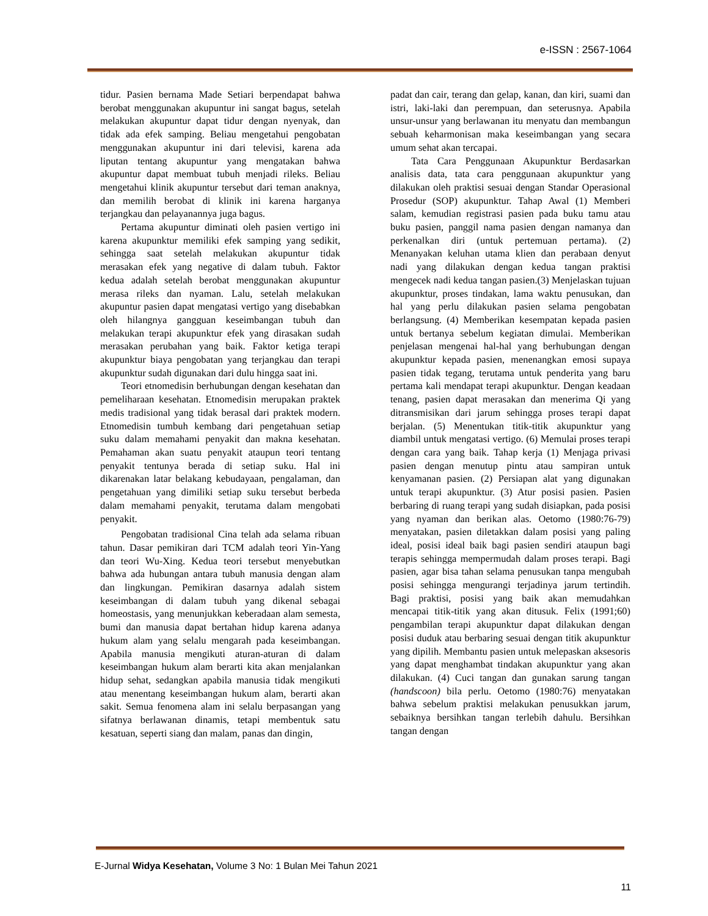e-ISSN : 2567-1064
tidur. Pasien bernama Made Setiari berpendapat bahwa berobat menggunakan akupuntur ini sangat bagus, setelah melakukan akupuntur dapat tidur dengan nyenyak, dan tidak ada efek samping. Beliau mengetahui pengobatan menggunakan akupuntur ini dari televisi, karena ada liputan tentang akupuntur yang mengatakan bahwa akupuntur dapat membuat tubuh menjadi rileks. Beliau mengetahui klinik akupuntur tersebut dari teman anaknya, dan memilih berobat di klinik ini karena harganya terjangkau dan pelayanannya juga bagus.
Pertama akupuntur diminati oleh pasien vertigo ini karena akupunktur memiliki efek samping yang sedikit, sehingga saat setelah melakukan akupuntur tidak merasakan efek yang negative di dalam tubuh. Faktor kedua adalah setelah berobat menggunakan akupuntur merasa rileks dan nyaman. Lalu, setelah melakukan akupuntur pasien dapat mengatasi vertigo yang disebabkan oleh hilangnya gangguan keseimbangan tubuh dan melakukan terapi akupunktur efek yang dirasakan sudah merasakan perubahan yang baik. Faktor ketiga terapi akupunktur biaya pengobatan yang terjangkau dan terapi akupunktur sudah digunakan dari dulu hingga saat ini.
Teori etnomedisin berhubungan dengan kesehatan dan pemeliharaan kesehatan. Etnomedisin merupakan praktek medis tradisional yang tidak berasal dari praktek modern. Etnomedisin tumbuh kembang dari pengetahuan setiap suku dalam memahami penyakit dan makna kesehatan. Pemahaman akan suatu penyakit ataupun teori tentang penyakit tentunya berada di setiap suku. Hal ini dikarenakan latar belakang kebudayaan, pengalaman, dan pengetahuan yang dimiliki setiap suku tersebut berbeda dalam memahami penyakit, terutama dalam mengobati penyakit.
Pengobatan tradisional Cina telah ada selama ribuan tahun. Dasar pemikiran dari TCM adalah teori Yin-Yang dan teori Wu-Xing. Kedua teori tersebut menyebutkan bahwa ada hubungan antara tubuh manusia dengan alam dan lingkungan. Pemikiran dasarnya adalah sistem keseimbangan di dalam tubuh yang dikenal sebagai homeostasis, yang menunjukkan keberadaan alam semesta, bumi dan manusia dapat bertahan hidup karena adanya hukum alam yang selalu mengarah pada keseimbangan. Apabila manusia mengikuti aturan-aturan di dalam keseimbangan hukum alam berarti kita akan menjalankan hidup sehat, sedangkan apabila manusia tidak mengikuti atau menentang keseimbangan hukum alam, berarti akan sakit. Semua fenomena alam ini selalu berpasangan yang sifatnya berlawanan dinamis, tetapi membentuk satu kesatuan, seperti siang dan malam, panas dan dingin,
padat dan cair, terang dan gelap, kanan, dan kiri, suami dan istri, laki-laki dan perempuan, dan seterusnya. Apabila unsur-unsur yang berlawanan itu menyatu dan membangun sebuah keharmonisan maka keseimbangan yang secara umum sehat akan tercapai.
Tata Cara Penggunaan Akupunktur Berdasarkan analisis data, tata cara penggunaan akupunktur yang dilakukan oleh praktisi sesuai dengan Standar Operasional Prosedur (SOP) akupunktur. Tahap Awal (1) Memberi salam, kemudian registrasi pasien pada buku tamu atau buku pasien, panggil nama pasien dengan namanya dan perkenalkan diri (untuk pertemuan pertama). (2) Menanyakan keluhan utama klien dan perabaan denyut nadi yang dilakukan dengan kedua tangan praktisi mengecek nadi kedua tangan pasien.(3) Menjelaskan tujuan akupunktur, proses tindakan, lama waktu penusukan, dan hal yang perlu dilakukan pasien selama pengobatan berlangsung. (4) Memberikan kesempatan kepada pasien untuk bertanya sebelum kegiatan dimulai. Memberikan penjelasan mengenai hal-hal yang berhubungan dengan akupunktur kepada pasien, menenangkan emosi supaya pasien tidak tegang, terutama untuk penderita yang baru pertama kali mendapat terapi akupunktur. Dengan keadaan tenang, pasien dapat merasakan dan menerima Qi yang ditransmisikan dari jarum sehingga proses terapi dapat berjalan. (5) Menentukan titik-titik akupunktur yang diambil untuk mengatasi vertigo. (6) Memulai proses terapi dengan cara yang baik. Tahap kerja (1) Menjaga privasi pasien dengan menutup pintu atau sampiran untuk kenyamanan pasien. (2) Persiapan alat yang digunakan untuk terapi akupunktur. (3) Atur posisi pasien. Pasien berbaring di ruang terapi yang sudah disiapkan, pada posisi yang nyaman dan berikan alas. Oetomo (1980:76-79) menyatakan, pasien diletakkan dalam posisi yang paling ideal, posisi ideal baik bagi pasien sendiri ataupun bagi terapis sehingga mempermudah dalam proses terapi. Bagi pasien, agar bisa tahan selama penusukan tanpa mengubah posisi sehingga mengurangi terjadinya jarum tertindih. Bagi praktisi, posisi yang baik akan memudahkan mencapai titik-titik yang akan ditusuk. Felix (1991;60) pengambilan terapi akupunktur dapat dilakukan dengan posisi duduk atau berbaring sesuai dengan titik akupunktur yang dipilih. Membantu pasien untuk melepaskan aksesoris yang dapat menghambat tindakan akupunktur yang akan dilakukan. (4) Cuci tangan dan gunakan sarung tangan (handscoon) bila perlu. Oetomo (1980:76) menyatakan bahwa sebelum praktisi melakukan penusukkan jarum, sebaiknya bersihkan tangan terlebih dahulu. Bersihkan tangan dengan
E-Jurnal Widya Kesehatan, Volume 3 No: 1 Bulan Mei Tahun 2021
11